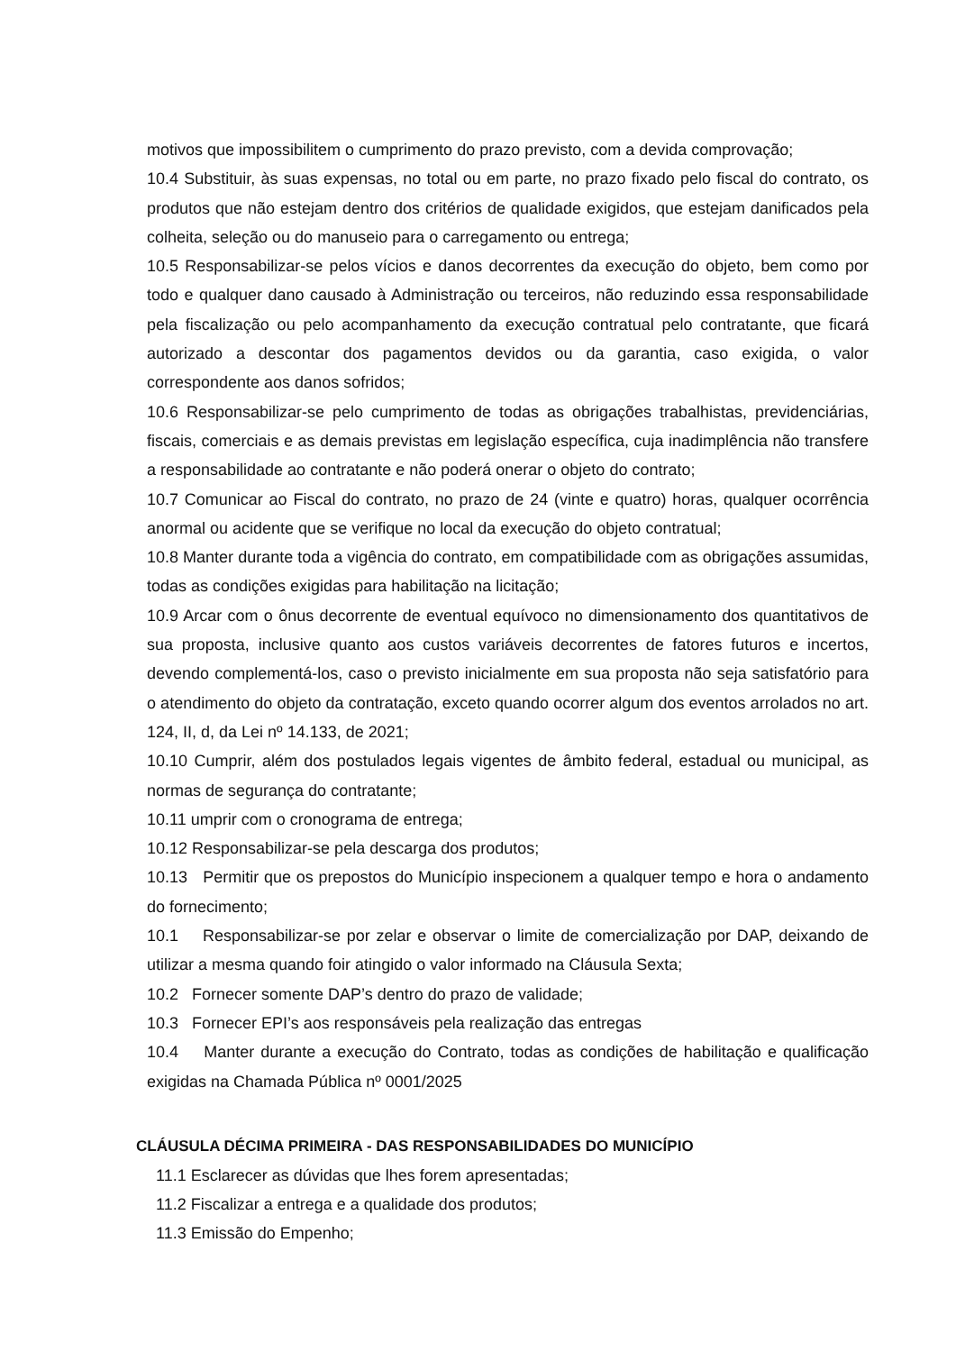motivos que impossibilitem o cumprimento do prazo previsto, com a devida comprovação;
10.4 Substituir, às suas expensas, no total ou em parte, no prazo fixado pelo fiscal do contrato, os produtos que não estejam dentro dos critérios de qualidade exigidos, que estejam danificados pela colheita, seleção ou do manuseio para o carregamento ou entrega;
10.5 Responsabilizar-se pelos vícios e danos decorrentes da execução do objeto, bem como por todo e qualquer dano causado à Administração ou terceiros, não reduzindo essa responsabilidade pela fiscalização ou pelo acompanhamento da execução contratual pelo contratante, que ficará autorizado a descontar dos pagamentos devidos ou da garantia, caso exigida, o valor correspondente aos danos sofridos;
10.6 Responsabilizar-se pelo cumprimento de todas as obrigações trabalhistas, previdenciárias, fiscais, comerciais e as demais previstas em legislação específica, cuja inadimplência não transfere a responsabilidade ao contratante e não poderá onerar o objeto do contrato;
10.7 Comunicar ao Fiscal do contrato, no prazo de 24 (vinte e quatro) horas, qualquer ocorrência anormal ou acidente que se verifique no local da execução do objeto contratual;
10.8 Manter durante toda a vigência do contrato, em compatibilidade com as obrigações assumidas, todas as condições exigidas para habilitação na licitação;
10.9 Arcar com o ônus decorrente de eventual equívoco no dimensionamento dos quantitativos de sua proposta, inclusive quanto aos custos variáveis decorrentes de fatores futuros e incertos, devendo complementá-los, caso o previsto inicialmente em sua proposta não seja satisfatório para o atendimento do objeto da contratação, exceto quando ocorrer algum dos eventos arrolados no art. 124, II, d, da Lei nº 14.133, de 2021;
10.10 Cumprir, além dos postulados legais vigentes de âmbito federal, estadual ou municipal, as normas de segurança do contratante;
10.11 umprir com o cronograma de entrega;
10.12 Responsabilizar-se pela descarga dos produtos;
10.13 Permitir que os prepostos do Município inspecionem a qualquer tempo e hora o andamento do fornecimento;
10.1 Responsabilizar-se por zelar e observar o limite de comercialização por DAP, deixando de utilizar a mesma quando foir atingido o valor informado na Cláusula Sexta;
10.2 Fornecer somente DAP’s dentro do prazo de validade;
10.3 Fornecer EPI’s aos responsáveis pela realização das entregas
10.4 Manter durante a execução do Contrato, todas as condições de habilitação e qualificação exigidas na Chamada Pública nº 0001/2025
CLÁUSULA DÉCIMA PRIMEIRA - DAS RESPONSABILIDADES DO MUNICÍPIO
11.1 Esclarecer as dúvidas que lhes forem apresentadas;
11.2 Fiscalizar a entrega e a qualidade dos produtos;
11.3 Emissão do Empenho;